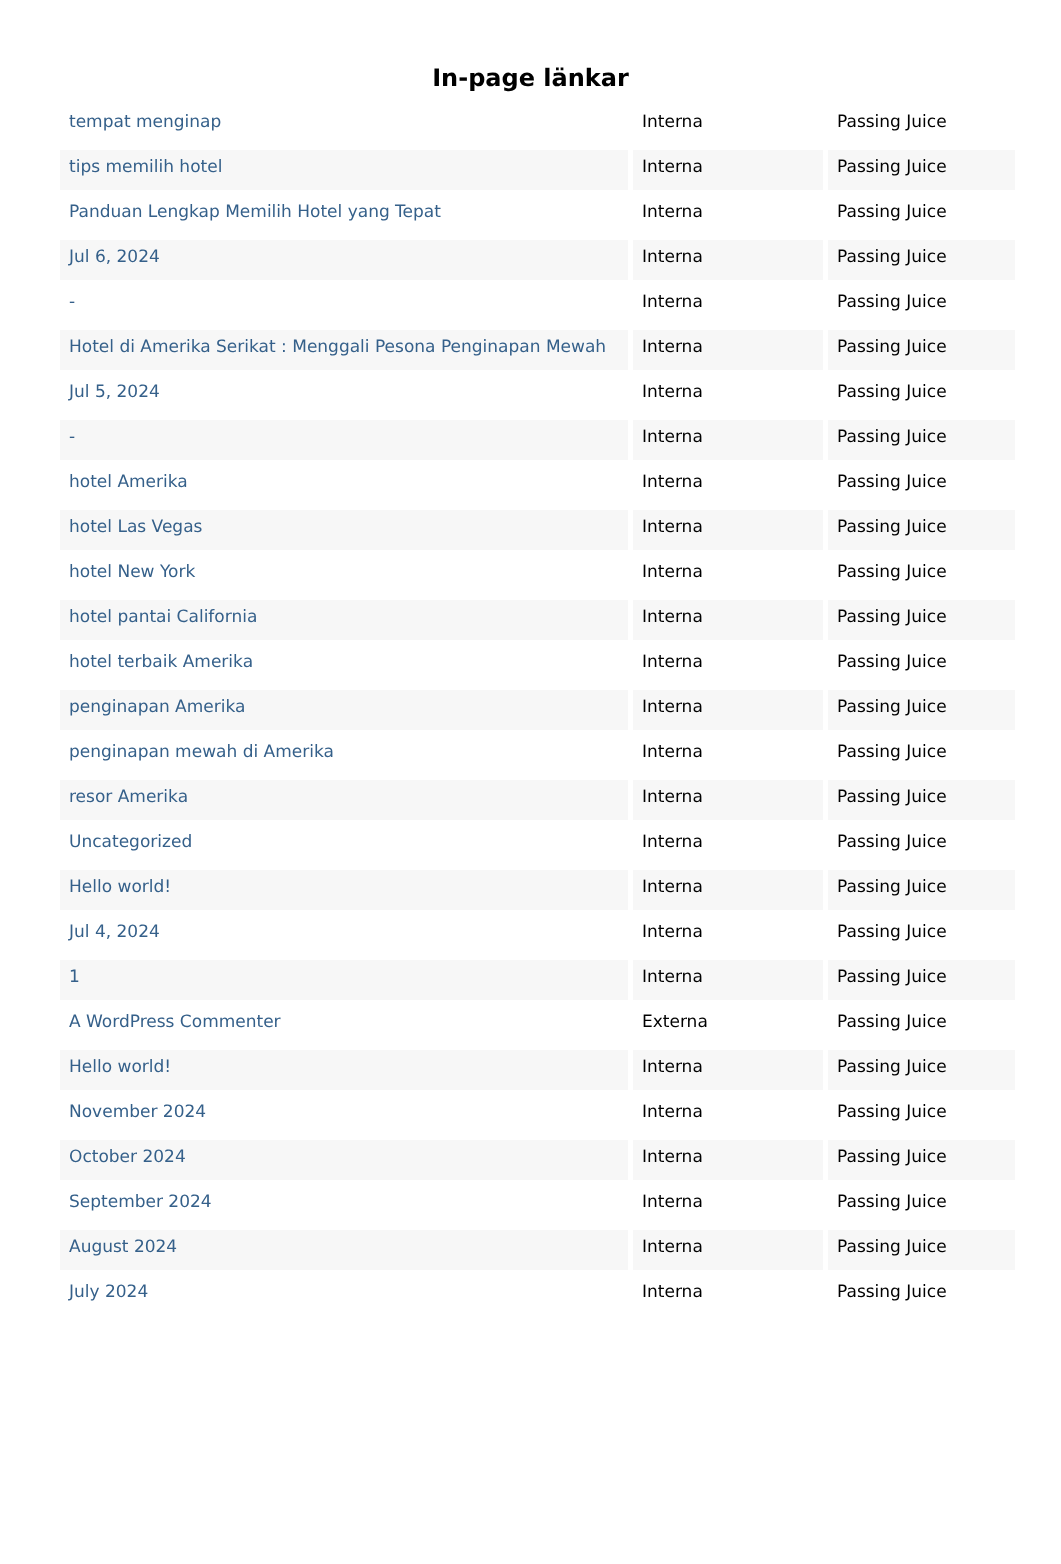In-page länkar
| tempat menginap | Interna | Passing Juice |
| tips memilih hotel | Interna | Passing Juice |
| Panduan Lengkap Memilih Hotel yang Tepat | Interna | Passing Juice |
| Jul 6, 2024 | Interna | Passing Juice |
| - | Interna | Passing Juice |
| Hotel di Amerika Serikat : Menggali Pesona Penginapan Mewah | Interna | Passing Juice |
| Jul 5, 2024 | Interna | Passing Juice |
| - | Interna | Passing Juice |
| hotel Amerika | Interna | Passing Juice |
| hotel Las Vegas | Interna | Passing Juice |
| hotel New York | Interna | Passing Juice |
| hotel pantai California | Interna | Passing Juice |
| hotel terbaik Amerika | Interna | Passing Juice |
| penginapan Amerika | Interna | Passing Juice |
| penginapan mewah di Amerika | Interna | Passing Juice |
| resor Amerika | Interna | Passing Juice |
| Uncategorized | Interna | Passing Juice |
| Hello world! | Interna | Passing Juice |
| Jul 4, 2024 | Interna | Passing Juice |
| 1 | Interna | Passing Juice |
| A WordPress Commenter | Externa | Passing Juice |
| Hello world! | Interna | Passing Juice |
| November 2024 | Interna | Passing Juice |
| October 2024 | Interna | Passing Juice |
| September 2024 | Interna | Passing Juice |
| August 2024 | Interna | Passing Juice |
| July 2024 | Interna | Passing Juice |